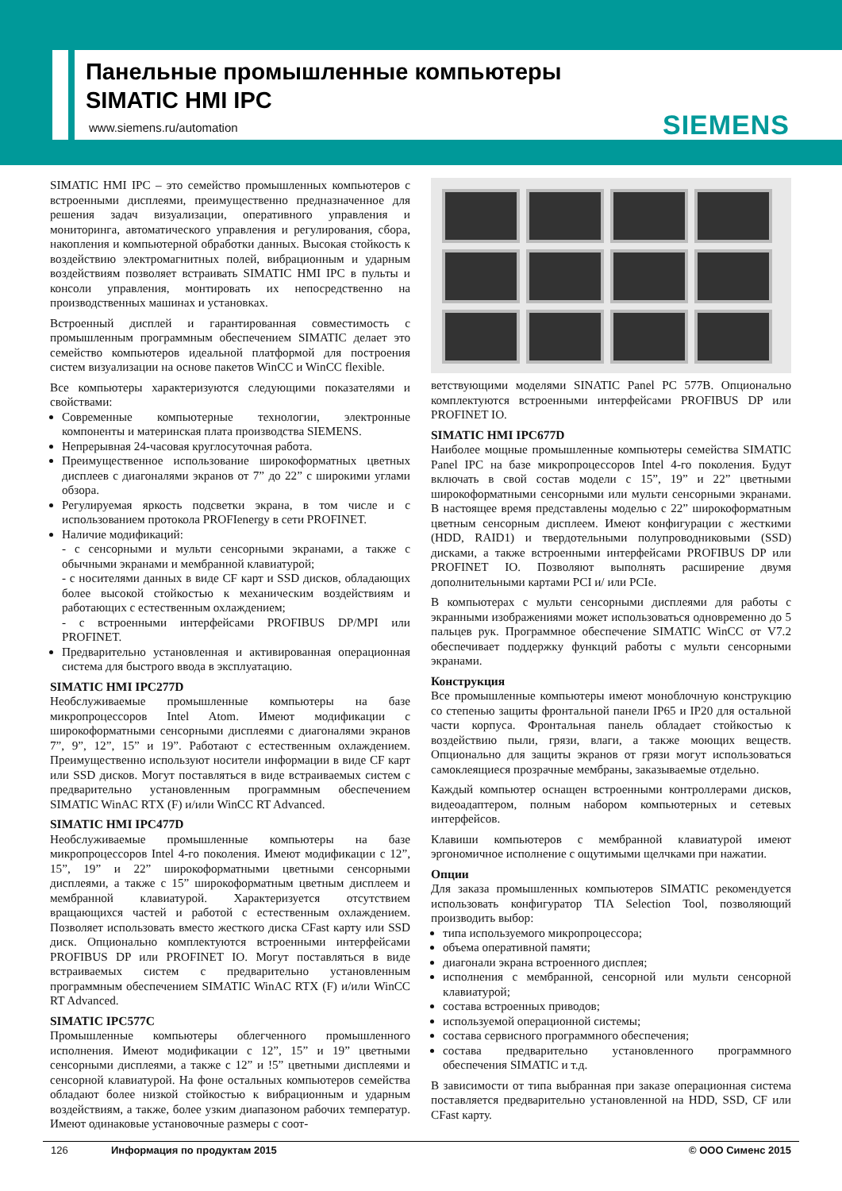Панельные промышленные компьютеры
SIMATIC HMI IPC
www.siemens.ru/automation SIEMENS
SIMATIC HMI IPC – это семейство промышленных компьютеров с встроенными дисплеями, преимущественно предназначенное для решения задач визуализации, оперативного управления и мониторинга, автоматического управления и регулирования, сбора, накопления и компьютерной обработки данных. Высокая стойкость к воздействию электромагнитных полей, вибрационным и ударным воздействиям позволяет встраивать SIMATIC HMI IPC в пульты и консоли управления, монтировать их непосредственно на производственных машинах и установках.
Встроенный дисплей и гарантированная совместимость с промышленным программным обеспечением SIMATIC делает это семейство компьютеров идеальной платформой для построения систем визуализации на основе пакетов WinCC и WinCC flexible.
Все компьютеры характеризуются следующими показателями и свойствами:
Современные компьютерные технологии, электронные компоненты и материнская плата производства SIEMENS.
Непрерывная 24-часовая круглосуточная работа.
Преимущественное использование широкоформатных цветных дисплеев с диагоналями экранов от 7” до 22” с широкими углами обзора.
Регулируемая яркость подсветки экрана, в том числе и с использованием протокола PROFIenergy в сети PROFINET.
Наличие модификаций:
- с сенсорными и мульти сенсорными экранами, а также с обычными экранами и мембранной клавиатурой;
- с носителями данных в виде CF карт и SSD дисков, обладающих более высокой стойкостью к механическим воздействиям и работающих с естественным охлаждением;
- с встроенными интерфейсами PROFIBUS DP/MPI или PROFINET.
Предварительно установленная и активированная операционная система для быстрого ввода в эксплуатацию.
SIMATIC HMI IPC277D
Необслуживаемые промышленные компьютеры на базе микропроцессоров Intel Atom. Имеют модификации с широкоформатными сенсорными дисплеями с диагоналями экранов 7”, 9”, 12”, 15” и 19”. Работают с естественным охлаждением. Преимущественно используют носители информации в виде CF карт или SSD дисков. Могут поставляться в виде встраиваемых систем с предварительно установленным программным обеспечением SIMATIC WinAC RTX (F) и/или WinCC RT Advanced.
SIMATIC HMI IPC477D
Необслуживаемые промышленные компьютеры на базе микропроцессоров Intel 4-го поколения. Имеют модификации с 12”, 15”, 19” и 22” широкоформатными цветными сенсорными дисплеями, а также с 15” широкоформатным цветным дисплеем и мембранной клавиатурой. Характеризуется отсутствием вращающихся частей и работой с естественным охлаждением. Позволяет использовать вместо жесткого диска CFast карту или SSD диск. Опционально комплектуются встроенными интерфейсами PROFIBUS DP или PROFINET IO. Могут поставляться в виде встраиваемых систем с предварительно установленным программным обеспечением SIMATIC WinAC RTX (F) и/или WinCC RT Advanced.
SIMATIC IPC577C
Промышленные компьютеры облегченного промышленного исполнения. Имеют модификации с 12”, 15” и 19” цветными сенсорными дисплеями, а также с 12” и !5” цветными дисплеями и сенсорной клавиатурой. На фоне остальных компьютеров семейства обладают более низкой стойкостью к вибрационным и ударным воздействиям, а также, более узким диапазоном рабочих температур. Имеют одинаковые установочные размеры с соот-
ветствующими моделями SINATIC Panel PC 577B. Опционально комплектуются встроенными интерфейсами PROFIBUS DP или PROFINET IO.
SIMATIC HMI IPC677D
Наиболее мощные промышленные компьютеры семейства SIMATIC Panel IPC на базе микропроцессоров Intel 4-го поколения. Будут включать в свой состав модели с 15”, 19” и 22” цветными широкоформатными сенсорными или мульти сенсорными экранами. В настоящее время представлены моделью с 22” широкоформатным цветным сенсорным дисплеем. Имеют конфигурации с жесткими (HDD, RAID1) и твердотельными полупроводниковыми (SSD) дисками, а также встроенными интерфейсами PROFIBUS DP или PROFINET IO. Позволяют выполнять расширение двумя дополнительными картами PCI и/ или PCIe.
В компьютерах с мульти сенсорными дисплеями для работы с экранными изображениями может использоваться одновременно до 5 пальцев рук. Программное обеспечение SIMATIC WinCC от V7.2 обеспечивает поддержку функций работы с мульти сенсорными экранами.
Конструкция
Все промышленные компьютеры имеют моноблочную конструкцию со степенью защиты фронтальной панели IP65 и IP20 для остальной части корпуса. Фронтальная панель обладает стойкостью к воздействию пыли, грязи, влаги, а также моющих веществ. Опционально для защиты экранов от грязи могут использоваться самоклеящиеся прозрачные мембраны, заказываемые отдельно.
Каждый компьютер оснащен встроенными контроллерами дисков, видеоадаптером, полным набором компьютерных и сетевых интерфейсов.
Клавиши компьютеров с мембранной клавиатурой имеют эргономичное исполнение с ощутимыми щелчками при нажатии.
Опции
Для заказа промышленных компьютеров SIMATIC рекомендуется использовать конфигуратор TIA Selection Tool, позволяющий производить выбор:
типа используемого микропроцессора;
объема оперативной памяти;
диагонали экрана встроенного дисплея;
исполнения с мембранной, сенсорной или мульти сенсорной клавиатурой;
состава встроенных приводов;
используемой операционной системы;
состава сервисного программного обеспечения;
состава предварительно установленного программного обеспечения SIMATIC и т.д.
В зависимости от типа выбранная при заказе операционная система поставляется предварительно установленной на HDD, SSD, CF или CFast карту.
126 Информация по продуктам 2015 © ООО Сименс 2015